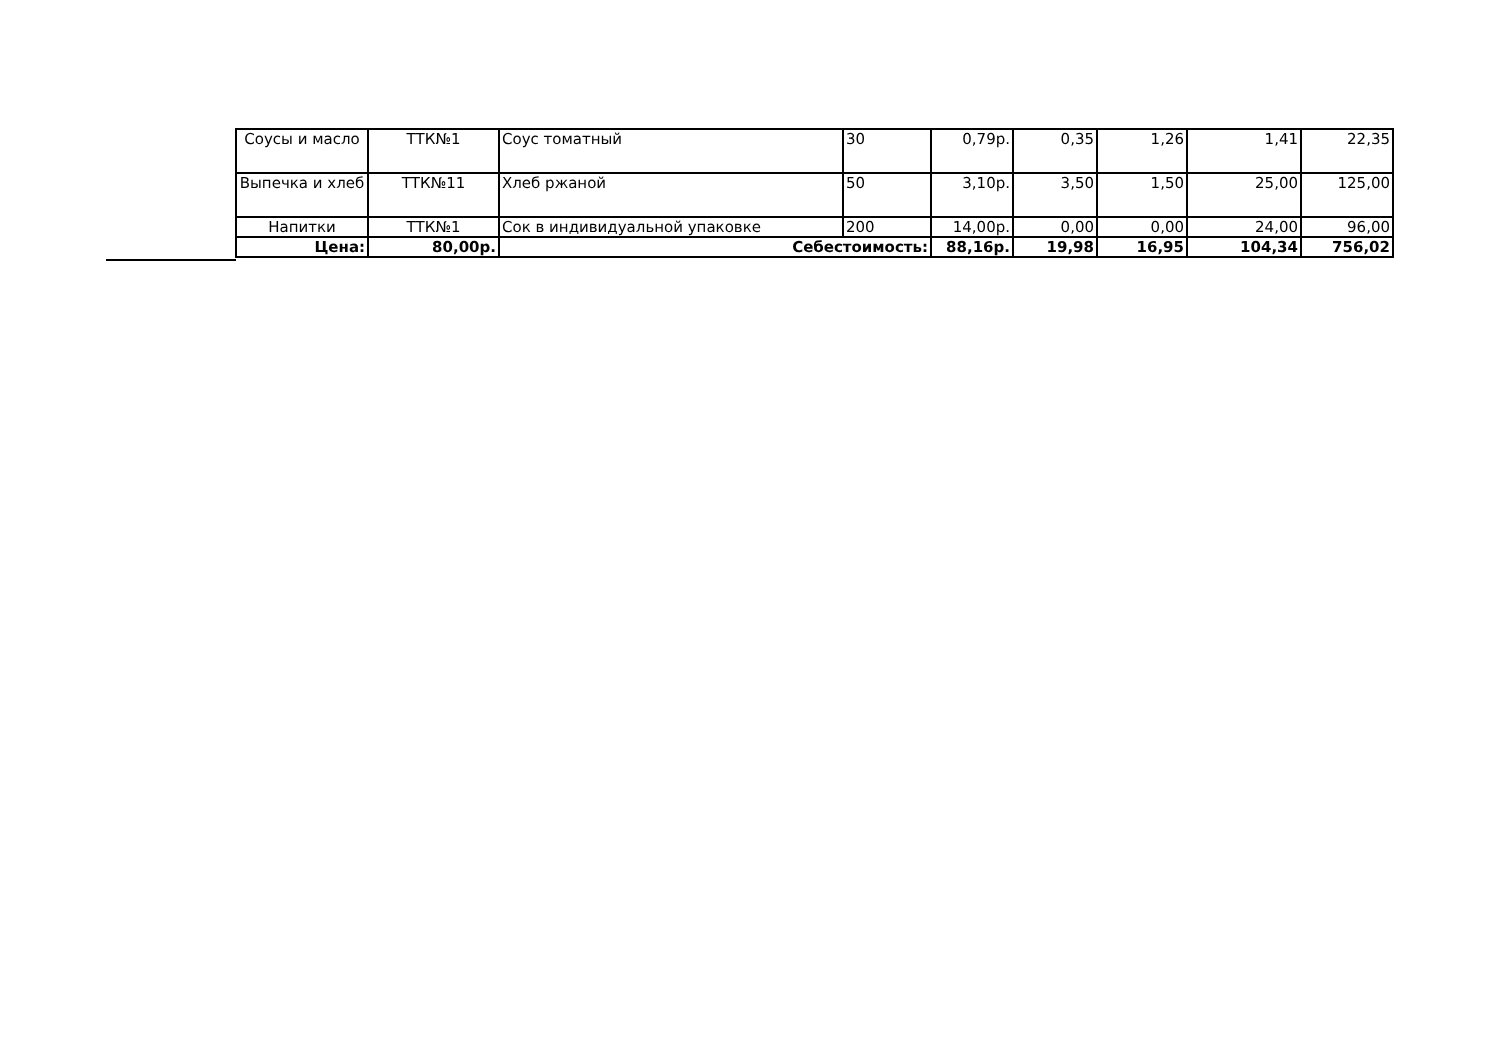| Соусы и масло | ТТК№1 | Соус томатный | 30 | 0,79р. | 0,35 | 1,26 | 1,41 | 22,35 |
| Выпечка и хлеб | ТТК№11 | Хлеб ржаной | 50 | 3,10р. | 3,50 | 1,50 | 25,00 | 125,00 |
| Напитки | ТТК№1 | Сок в индивидуальной упаковке | 200 | 14,00р. | 0,00 | 0,00 | 24,00 | 96,00 |
| Цена: | 80,00р. | Себестоимость: | | 88,16р. | 19,98 | 16,95 | 104,34 | 756,02 |